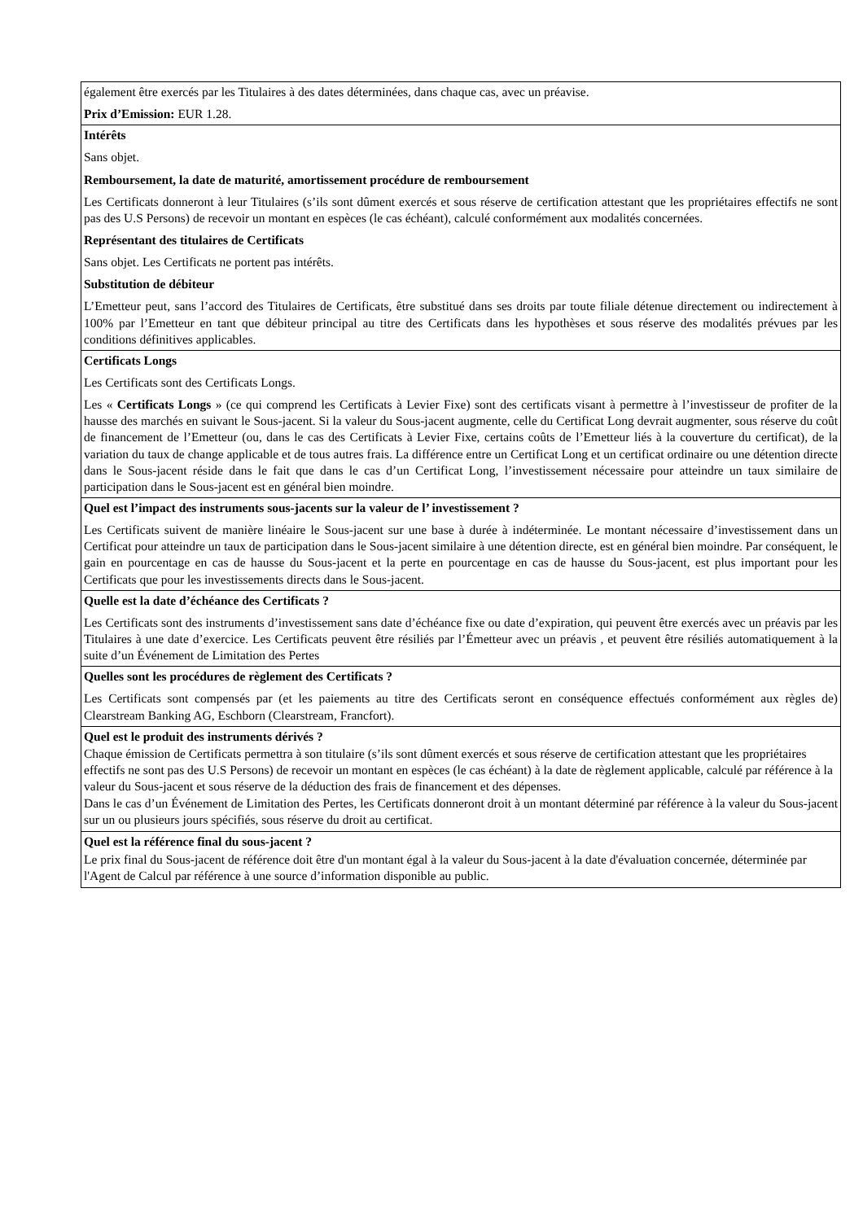| également être exercés par les Titulaires à des dates déterminées, dans chaque cas, avec un préavise. Prix d’Emission: EUR 1.28. |
| Intérêts Sans objet. Remboursement, la date de maturité, amortissement procédure de remboursement Les Certificats donneront à leur Titulaires (s’ils sont dûment exercés et sous réserve de certification attestant que les propriétaires effectifs ne sont pas des U.S Persons) de recevoir un montant en espèces (le cas échéant), calculé conformément aux modalités concernées. Représentant des titulaires de Certificats Sans objet. Les Certificats ne portent pas intérêts. Substitution de débiteur L’Emetteur peut, sans l’accord des Titulaires de Certificats, être substitué dans ses droits par toute filiale détenue directement ou indirectement à 100% par l’Emetteur en tant que débiteur principal au titre des Certificats dans les hypothèses et sous réserve des modalités prévues par les conditions définitives applicables. |
| Certificats Longs Les Certificats sont des Certificats Longs. Les « Certificats Longs » (ce qui comprend les Certificats à Levier Fixe) sont des certificats visant à permettre à l’investisseur de profiter de la hausse des marchés en suivant le Sous-jacent. Si la valeur du Sous-jacent augmente, celle du Certificat Long devrait augmenter, sous réserve du coût de financement de l’Emetteur (ou, dans le cas des Certificats à Levier Fixe, certains coûts de l’Emetteur liés à la couverture du certificat), de la variation du taux de change applicable et de tous autres frais. La différence entre un Certificat Long et un certificat ordinaire ou une détention directe dans le Sous-jacent réside dans le fait que dans le cas d’un Certificat Long, l’investissement nécessaire pour atteindre un taux similaire de participation dans le Sous-jacent est en général bien moindre. |
| Quel est l’impact des instruments sous-jacents sur la valeur de l’ investissement ? Les Certificats suivent de manière linéaire le Sous-jacent sur une base à durée à indéterminée. Le montant nécessaire d’investissement dans un Certificat pour atteindre un taux de participation dans le Sous-jacent similaire à une détention directe, est en général bien moindre. Par conséquent, le gain en pourcentage en cas de hausse du Sous-jacent et la perte en pourcentage en cas de hausse du Sous-jacent, est plus important pour les Certificats que pour les investissements directs dans le Sous-jacent. |
| Quelle est la date d’échéance des Certificats ? Les Certificats sont des instruments d’investissement sans date d’échéance fixe ou date d’expiration, qui peuvent être exercés avec un préavis par les Titulaires à une date d’exercice. Les Certificats peuvent être résiliés par l’Émetteur avec un préavis , et peuvent être résiliés automatiquement à la suite d’un Événement de Limitation des Pertes |
| Quelles sont les procédures de règlement des Certificats ? Les Certificats sont compensés par (et les paiements au titre des Certificats seront en conséquence effectués conformément aux règles de) Clearstream Banking AG, Eschborn (Clearstream, Francfort). |
| Quel est le produit des instruments dérivés ? Chaque émission de Certificats permettra à son titulaire (s’ils sont dûment exercés et sous réserve de certification attestant que les propriétaires effectifs ne sont pas des U.S Persons) de recevoir un montant en espèces (le cas échéant) à la date de règlement applicable, calculé par référence à la valeur du Sous-jacent et sous réserve de la déduction des frais de financement et des dépenses. Dans le cas d’un Événement de Limitation des Pertes, les Certificats donneront droit à un montant déterminé par référence à la valeur du Sous-jacent sur un ou plusieurs jours spécifiés, sous réserve du droit au certificat. |
| Quel est la référence final du sous-jacent ? Le prix final du Sous-jacent de référence doit être d'un montant égal à la valeur du Sous-jacent à la date d'évaluation concernée, déterminée par l'Agent de Calcul par référence à une source d’information disponible au public. |